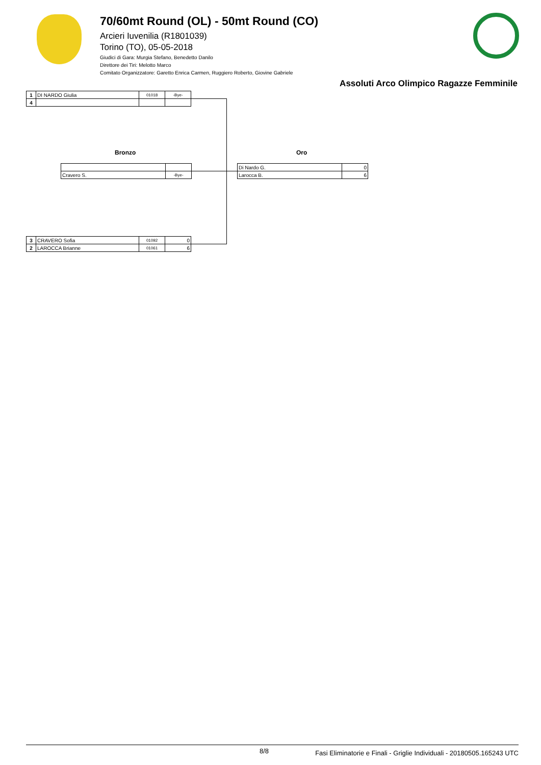70/60mt Round (OL) - 50mt Round (CO)
Arcieri Iuvenilia (R1801039)
Torino (TO), 05-05-2018
Giudici di Gara: Murgia Stefano, Benedetto Danilo
Direttore dei Tiri: Melotto Marco
Comitato Organizzatore: Garetto Enrica Carmen, Ruggiero Roberto, Giovine Gabriele
Assoluti Arco Olimpico Ragazze Femminile
| 1 | DI NARDO Giulia | 01018 | -Bye- |
| 4 | | | |
Bronzo Oro
| Cravero S. | -Bye- |
| Di Nardo G. | 0 |
| Larocca B. | 6 |
| 3 | CRAVERO Sofia | 01092 | 0 |
| 2 | LAROCCA Brianne | 01061 | 6 |
8/8 Fasi Eliminatorie e Finali - Griglie Individuali - 20180505.165243 UTC